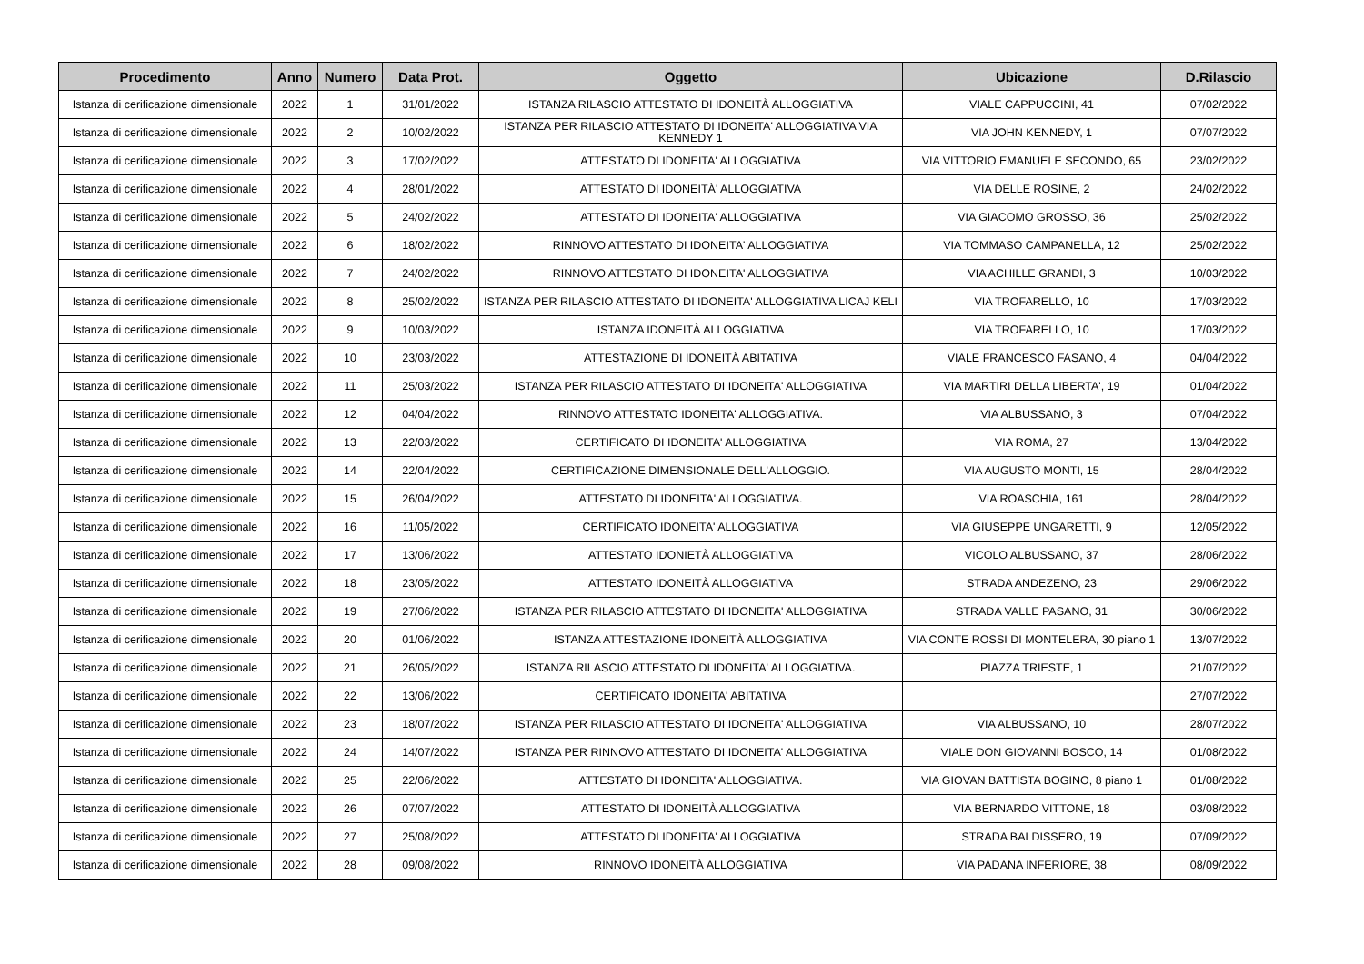| Procedimento | Anno | Numero | Data Prot. | Oggetto | Ubicazione | D.Rilascio |
| --- | --- | --- | --- | --- | --- | --- |
| Istanza di cerificazione dimensionale | 2022 | 1 | 31/01/2022 | ISTANZA RILASCIO ATTESTATO DI IDONEITÀ ALLOGGIATIVA | VIALE CAPPUCCINI, 41 | 07/02/2022 |
| Istanza di cerificazione dimensionale | 2022 | 2 | 10/02/2022 | ISTANZA PER RILASCIO ATTESTATO DI IDONEITA' ALLOGGIATIVA VIA KENNEDY 1 | VIA JOHN KENNEDY, 1 | 07/07/2022 |
| Istanza di cerificazione dimensionale | 2022 | 3 | 17/02/2022 | ATTESTATO DI IDONEITA' ALLOGGIATIVA | VIA VITTORIO EMANUELE SECONDO, 65 | 23/02/2022 |
| Istanza di cerificazione dimensionale | 2022 | 4 | 28/01/2022 | ATTESTATO DI IDONEITÀ' ALLOGGIATIVA | VIA DELLE ROSINE, 2 | 24/02/2022 |
| Istanza di cerificazione dimensionale | 2022 | 5 | 24/02/2022 | ATTESTATO DI IDONEITA' ALLOGGIATIVA | VIA GIACOMO GROSSO, 36 | 25/02/2022 |
| Istanza di cerificazione dimensionale | 2022 | 6 | 18/02/2022 | RINNOVO ATTESTATO DI IDONEITA' ALLOGGIATIVA | VIA TOMMASO CAMPANELLA, 12 | 25/02/2022 |
| Istanza di cerificazione dimensionale | 2022 | 7 | 24/02/2022 | RINNOVO ATTESTATO DI IDONEITA' ALLOGGIATIVA | VIA ACHILLE GRANDI, 3 | 10/03/2022 |
| Istanza di cerificazione dimensionale | 2022 | 8 | 25/02/2022 | ISTANZA PER RILASCIO ATTESTATO DI IDONEITA' ALLOGGIATIVA LICAJ KELI | VIA TROFARELLO, 10 | 17/03/2022 |
| Istanza di cerificazione dimensionale | 2022 | 9 | 10/03/2022 | ISTANZA IDONEITÀ ALLOGGIATIVA | VIA TROFARELLO, 10 | 17/03/2022 |
| Istanza di cerificazione dimensionale | 2022 | 10 | 23/03/2022 | ATTESTAZIONE DI IDONEITÀ ABITATIVA | VIALE FRANCESCO FASANO, 4 | 04/04/2022 |
| Istanza di cerificazione dimensionale | 2022 | 11 | 25/03/2022 | ISTANZA PER RILASCIO ATTESTATO DI IDONEITA' ALLOGGIATIVA | VIA MARTIRI DELLA LIBERTA', 19 | 01/04/2022 |
| Istanza di cerificazione dimensionale | 2022 | 12 | 04/04/2022 | RINNOVO ATTESTATO IDONEITA' ALLOGGIATIVA. | VIA ALBUSSANO, 3 | 07/04/2022 |
| Istanza di cerificazione dimensionale | 2022 | 13 | 22/03/2022 | CERTIFICATO DI IDONEITA' ALLOGGIATIVA | VIA ROMA, 27 | 13/04/2022 |
| Istanza di cerificazione dimensionale | 2022 | 14 | 22/04/2022 | CERTIFICAZIONE DIMENSIONALE DELL'ALLOGGIO. | VIA AUGUSTO MONTI, 15 | 28/04/2022 |
| Istanza di cerificazione dimensionale | 2022 | 15 | 26/04/2022 | ATTESTATO DI IDONEITA' ALLOGGIATIVA. | VIA ROASCHIA, 161 | 28/04/2022 |
| Istanza di cerificazione dimensionale | 2022 | 16 | 11/05/2022 | CERTIFICATO IDONEITA' ALLOGGIATIVA | VIA GIUSEPPE UNGARETTI, 9 | 12/05/2022 |
| Istanza di cerificazione dimensionale | 2022 | 17 | 13/06/2022 | ATTESTATO IDONIETÀ ALLOGGIATIVA | VICOLO ALBUSSANO, 37 | 28/06/2022 |
| Istanza di cerificazione dimensionale | 2022 | 18 | 23/05/2022 | ATTESTATO IDONEITÀ ALLOGGIATIVA | STRADA ANDEZENO, 23 | 29/06/2022 |
| Istanza di cerificazione dimensionale | 2022 | 19 | 27/06/2022 | ISTANZA PER RILASCIO ATTESTATO DI IDONEITA' ALLOGGIATIVA | STRADA VALLE PASANO, 31 | 30/06/2022 |
| Istanza di cerificazione dimensionale | 2022 | 20 | 01/06/2022 | ISTANZA ATTESTAZIONE IDONEITÀ ALLOGGIATIVA | VIA CONTE ROSSI DI MONTELERA, 30 piano 1 | 13/07/2022 |
| Istanza di cerificazione dimensionale | 2022 | 21 | 26/05/2022 | ISTANZA RILASCIO ATTESTATO DI IDONEITA' ALLOGGIATIVA. | PIAZZA TRIESTE, 1 | 21/07/2022 |
| Istanza di cerificazione dimensionale | 2022 | 22 | 13/06/2022 | CERTIFICATO IDONEITA' ABITATIVA | | 27/07/2022 |
| Istanza di cerificazione dimensionale | 2022 | 23 | 18/07/2022 | ISTANZA PER RILASCIO ATTESTATO DI IDONEITA' ALLOGGIATIVA | VIA ALBUSSANO, 10 | 28/07/2022 |
| Istanza di cerificazione dimensionale | 2022 | 24 | 14/07/2022 | ISTANZA PER RINNOVO ATTESTATO DI IDONEITA' ALLOGGIATIVA | VIALE DON GIOVANNI BOSCO, 14 | 01/08/2022 |
| Istanza di cerificazione dimensionale | 2022 | 25 | 22/06/2022 | ATTESTATO DI IDONEITA' ALLOGGIATIVA. | VIA GIOVAN BATTISTA BOGINO, 8 piano 1 | 01/08/2022 |
| Istanza di cerificazione dimensionale | 2022 | 26 | 07/07/2022 | ATTESTATO DI IDONEITÀ ALLOGGIATIVA | VIA BERNARDO VITTONE, 18 | 03/08/2022 |
| Istanza di cerificazione dimensionale | 2022 | 27 | 25/08/2022 | ATTESTATO DI IDONEITA' ALLOGGIATIVA | STRADA BALDISSERO, 19 | 07/09/2022 |
| Istanza di cerificazione dimensionale | 2022 | 28 | 09/08/2022 | RINNOVO IDONEITÀ ALLOGGIATIVA | VIA PADANA INFERIORE, 38 | 08/09/2022 |